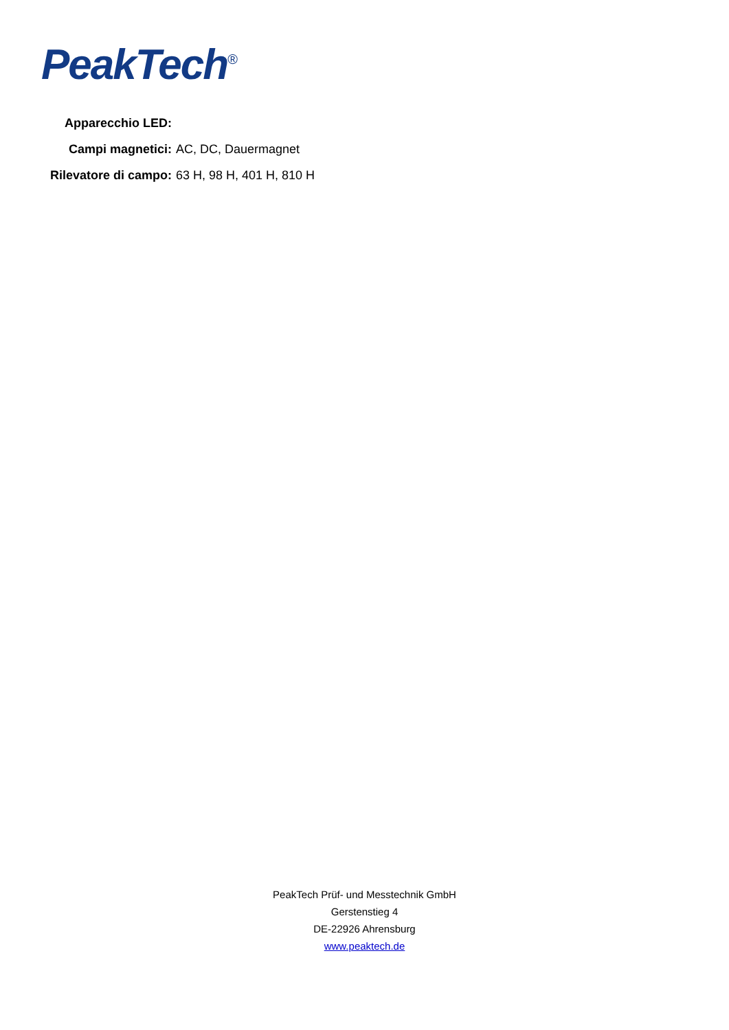PeakTech<sup>®</sup>
Apparecchio LED:
Campi magnetici: AC, DC, Dauermagnet
Rilevatore di campo:
63 H, 98 H, 401 H, 810 H
PeakTech Prüf- und Messtechnik GmbH
Gerstenstieg 4
DE-22926 Ahrensburg
www.peaktech.de